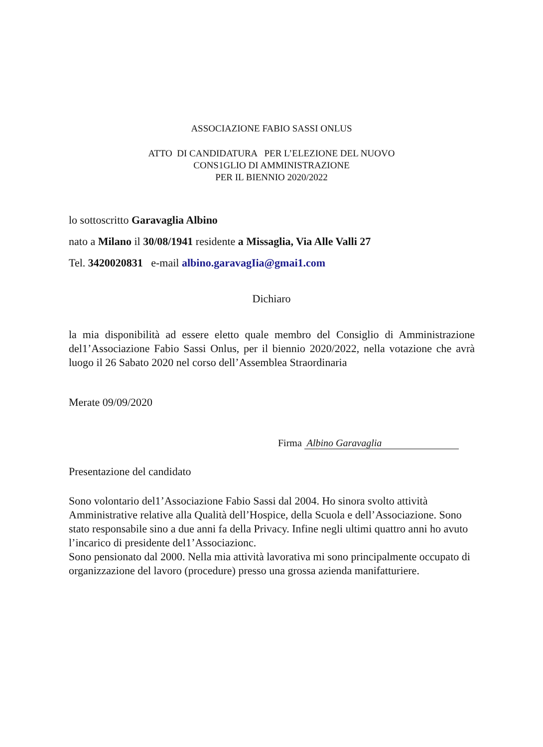ASSOCIAZIONE FABIO SASSI ONLUS
ATTO DI CANDIDATURA PER L’ELEZIONE DEL NUOVO
CONS1GLIO DI AMMINISTRAZIONE
PER IL BIENNIO 2020/2022
lo sottoscritto Garavaglia Albino
nato a Milano il 30/08/1941 residente a Missaglia, Via Alle Valli 27
Tel. 3420020831 e-mail albino.garavagIia@gmai1.com
Dichiaro
la mia disponibilità ad essere eletto quale membro del Consiglio di Amministrazione del1’Associazione Fabio Sassi Onlus, per il biennio 2020/2022, nella votazione che avrà luogo il 26 Sabato 2020 nel corso dell’Assemblea Straordinaria
Merate 09/09/2020
Firma Albino Garavaglia
Presentazione del candidato
Sono volontario del1’Associazione Fabio Sassi dal 2004. Ho sinora svolto attività Amministrative relative alla Qualità dell’Hospice, della Scuola e dell’Associazione. Sono stato responsabile sino a due anni fa della Privacy. Infine negli ultimi quattro anni ho avuto l’incarico di presidente del1’Associazionc.
Sono pensionato dal 2000. Nella mia attività lavorativa mi sono principalmente occupato di organizzazione del lavoro (procedure) presso una grossa azienda manifatturiere.